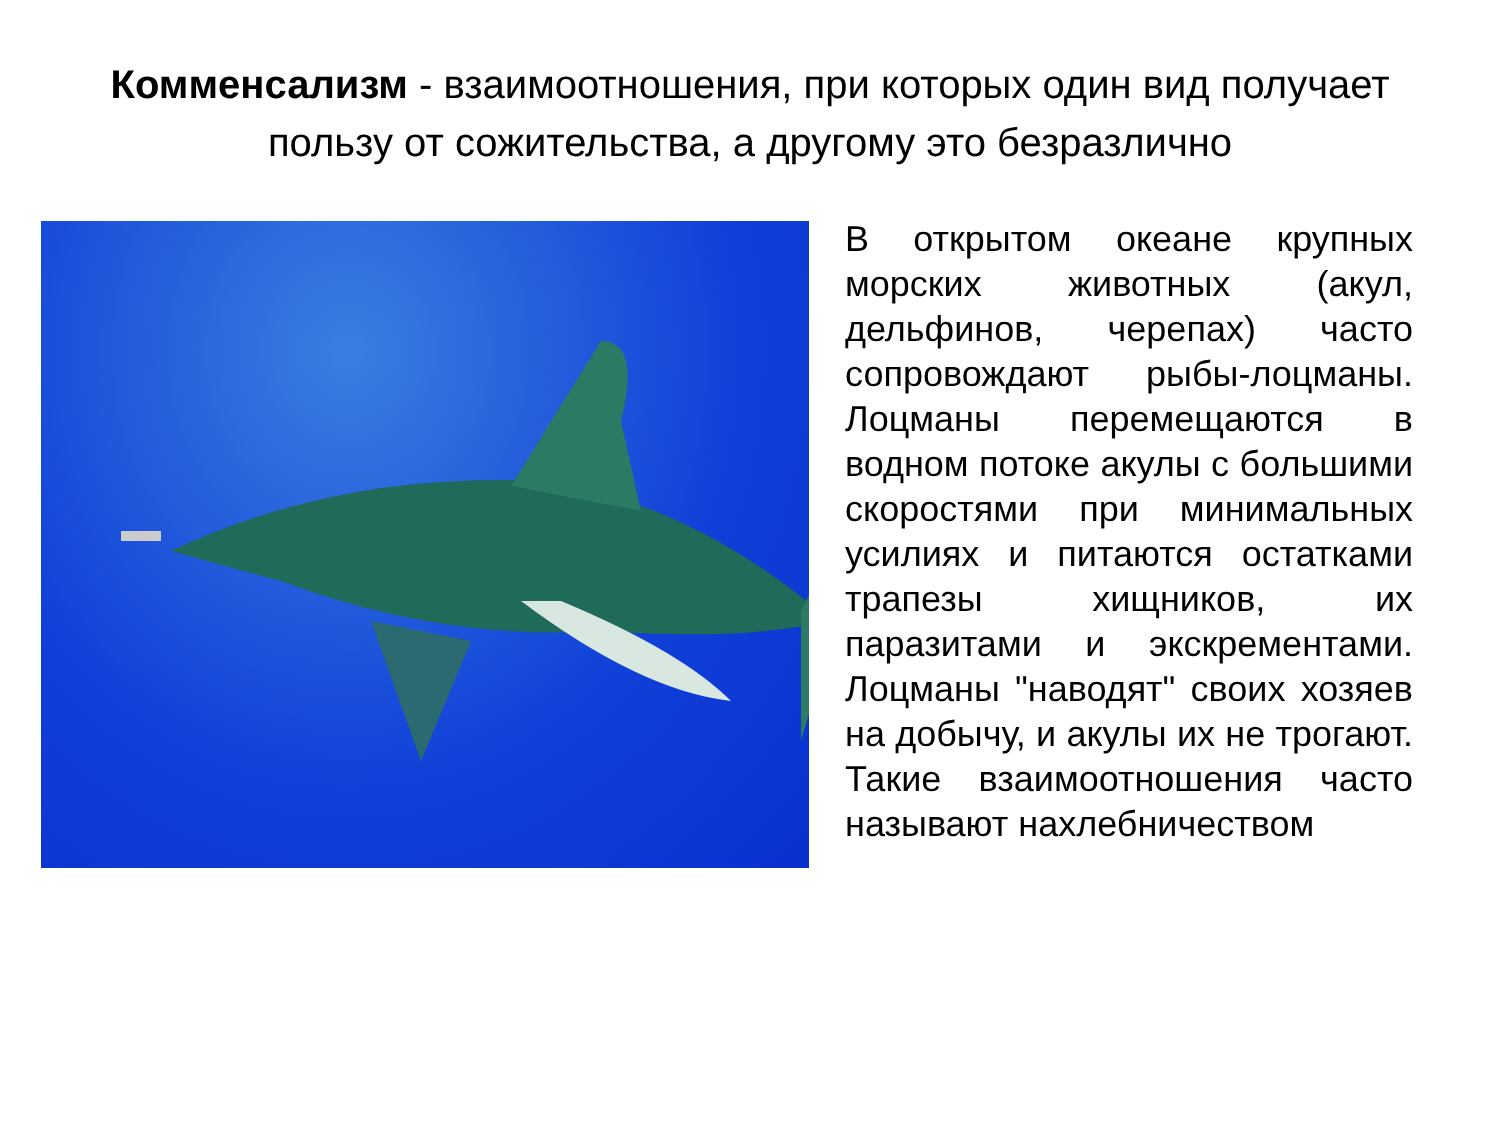Комменсализм - взаимоотношения, при которых один вид получает пользу от сожительства, а другому это безразлично
В открытом океане крупных морских животных (акул, дельфинов, черепах) часто сопровождают рыбы-лоцманы. Лоцманы перемещаются в водном потоке акулы с большими скоростями при минимальных усилиях и питаются остатками трапезы хищников, их паразитами и экскрементами. Лоцманы "наводят" своих хозяев на добычу, и акулы их не трогают. Такие взаимоотношения часто называют нахлебничеством